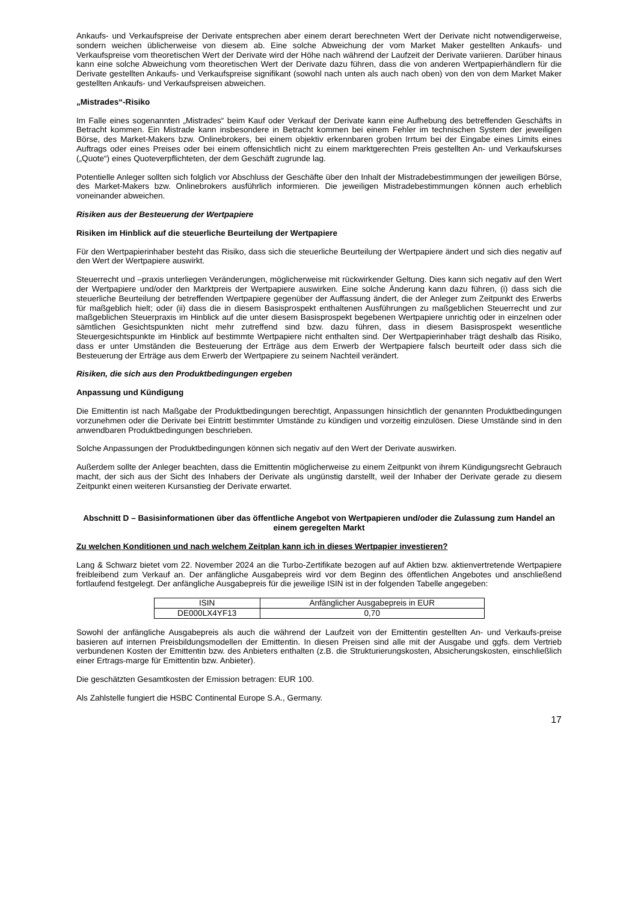Ankaufs- und Verkaufspreise der Derivate entsprechen aber einem derart berechneten Wert der Derivate nicht notwendigerweise, sondern weichen üblicherweise von diesem ab. Eine solche Abweichung der vom Market Maker gestellten Ankaufs- und Verkaufspreise vom theoretischen Wert der Derivate wird der Höhe nach während der Laufzeit der Derivate variieren. Darüber hinaus kann eine solche Abweichung vom theoretischen Wert der Derivate dazu führen, dass die von anderen Wertpapierhändlern für die Derivate gestellten Ankaufs- und Verkaufspreise signifikant (sowohl nach unten als auch nach oben) von den von dem Market Maker gestellten Ankaufs- und Verkaufspreisen abweichen.
„Mistrades“-Risiko
Im Falle eines sogenannten „Mistrades“ beim Kauf oder Verkauf der Derivate kann eine Aufhebung des betreffenden Geschäfts in Betracht kommen. Ein Mistrade kann insbesondere in Betracht kommen bei einem Fehler im technischen System der jeweiligen Börse, des Market-Makers bzw. Onlinebrokers, bei einem objektiv erkennbaren groben Irrtum bei der Eingabe eines Limits eines Auftrags oder eines Preises oder bei einem offensichtlich nicht zu einem marktgerechten Preis gestellten An- und Verkaufskurses („Quote“) eines Quoteverpflichteten, der dem Geschäft zugrunde lag.
Potentielle Anleger sollten sich folglich vor Abschluss der Geschäfte über den Inhalt der Mistradebestimmungen der jeweiligen Börse, des Market-Makers bzw. Onlinebrokers ausführlich informieren. Die jeweiligen Mistradebestimmungen können auch erheblich voneinander abweichen.
Risiken aus der Besteuerung der Wertpapiere
Risiken im Hinblick auf die steuerliche Beurteilung der Wertpapiere
Für den Wertpapierinhaber besteht das Risiko, dass sich die steuerliche Beurteilung der Wertpapiere ändert und sich dies negativ auf den Wert der Wertpapiere auswirkt.
Steuerrecht und –praxis unterliegen Veränderungen, möglicherweise mit rückwirkender Geltung. Dies kann sich negativ auf den Wert der Wertpapiere und/oder den Marktpreis der Wertpapiere auswirken. Eine solche Änderung kann dazu führen, (i) dass sich die steuerliche Beurteilung der betreffenden Wertpapiere gegenüber der Auffassung ändert, die der Anleger zum Zeitpunkt des Erwerbs für maßgeblich hielt; oder (ii) dass die in diesem Basisprospekt enthaltenen Ausführungen zu maßgeblichen Steuerrecht und zur maßgeblichen Steuerpraxis im Hinblick auf die unter diesem Basisprospekt begebenen Wertpapiere unrichtig oder in einzelnen oder sämtlichen Gesichtspunkten nicht mehr zutreffend sind bzw. dazu führen, dass in diesem Basisprospekt wesentliche Steuergesichtspunkte im Hinblick auf bestimmte Wertpapiere nicht enthalten sind. Der Wertpapierinhaber trägt deshalb das Risiko, dass er unter Umständen die Besteuerung der Erträge aus dem Erwerb der Wertpapiere falsch beurteilt oder dass sich die Besteuerung der Erträge aus dem Erwerb der Wertpapiere zu seinem Nachteil verändert.
Risiken, die sich aus den Produktbedingungen ergeben
Anpassung und Kündigung
Die Emittentin ist nach Maßgabe der Produktbedingungen berechtigt, Anpassungen hinsichtlich der genannten Produktbedingungen vorzunehmen oder die Derivate bei Eintritt bestimmter Umstände zu kündigen und vorzeitig einzulösen. Diese Umstände sind in den anwendbaren Produktbedingungen beschrieben.
Solche Anpassungen der Produktbedingungen können sich negativ auf den Wert der Derivate auswirken.
Außerdem sollte der Anleger beachten, dass die Emittentin möglicherweise zu einem Zeitpunkt von ihrem Kündigungsrecht Gebrauch macht, der sich aus der Sicht des Inhabers der Derivate als ungünstig darstellt, weil der Inhaber der Derivate gerade zu diesem Zeitpunkt einen weiteren Kursanstieg der Derivate erwartet.
Abschnitt D – Basisinformationen über das öffentliche Angebot von Wertpapieren und/oder die Zulassung zum Handel an einem geregelten Markt
Zu welchen Konditionen und nach welchem Zeitplan kann ich in dieses Wertpapier investieren?
Lang & Schwarz bietet vom 22. November 2024 an die Turbo-Zertifikate bezogen auf auf Aktien bzw. aktienvertretende Wertpapiere freibleibend zum Verkauf an. Der anfängliche Ausgabepreis wird vor dem Beginn des öffentlichen Angebotes und anschließend fortlaufend festgelegt. Der anfängliche Ausgabepreis für die jeweilige ISIN ist in der folgenden Tabelle angegeben:
| ISIN | Anfänglicher Ausgabepreis in EUR |
| --- | --- |
| DE000LX4YF13 | 0,70 |
Sowohl der anfängliche Ausgabepreis als auch die während der Laufzeit von der Emittentin gestellten An- und Verkaufs-preise basieren auf internen Preisbildungsmodellen der Emittentin. In diesen Preisen sind alle mit der Ausgabe und ggfs. dem Vertrieb verbundenen Kosten der Emittentin bzw. des Anbieters enthalten (z.B. die Strukturierungskosten, Absicherungskosten, einschließlich einer Ertrags-marge für Emittentin bzw. Anbieter).
Die geschätzten Gesamtkosten der Emission betragen: EUR 100.
Als Zahlstelle fungiert die HSBC Continental Europe S.A., Germany.
17